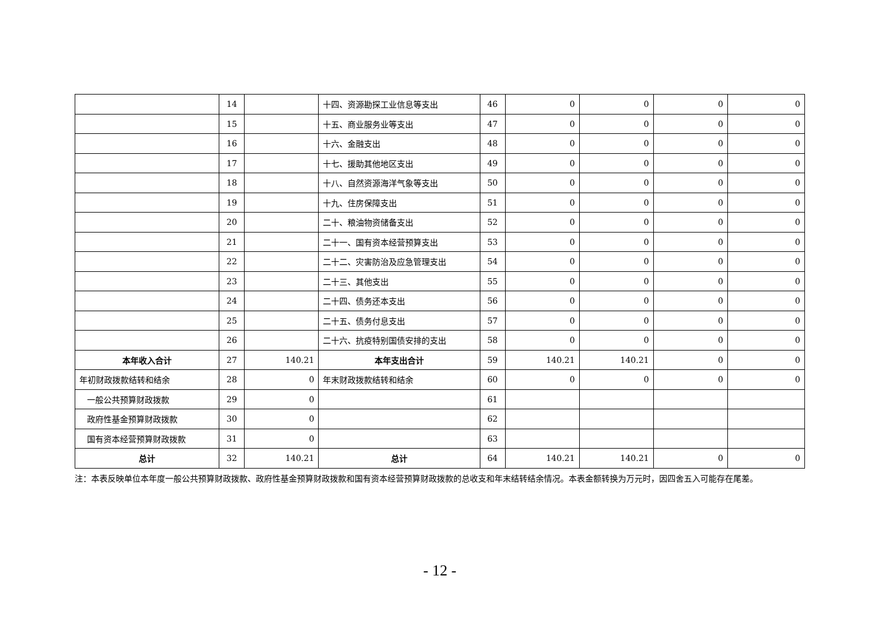| | 14 | | 十四、资源勘探工业信息等支出 | 46 | 0 | 0 | 0 | 0 |
| | 15 | | 十五、商业服务业等支出 | 47 | 0 | 0 | 0 | 0 |
| | 16 | | 十六、金融支出 | 48 | 0 | 0 | 0 | 0 |
| | 17 | | 十七、援助其他地区支出 | 49 | 0 | 0 | 0 | 0 |
| | 18 | | 十八、自然资源海洋气象等支出 | 50 | 0 | 0 | 0 | 0 |
| | 19 | | 十九、住房保障支出 | 51 | 0 | 0 | 0 | 0 |
| | 20 | | 二十、粮油物资储备支出 | 52 | 0 | 0 | 0 | 0 |
| | 21 | | 二十一、国有资本经营预算支出 | 53 | 0 | 0 | 0 | 0 |
| | 22 | | 二十二、灾害防治及应急管理支出 | 54 | 0 | 0 | 0 | 0 |
| | 23 | | 二十三、其他支出 | 55 | 0 | 0 | 0 | 0 |
| | 24 | | 二十四、债务还本支出 | 56 | 0 | 0 | 0 | 0 |
| | 25 | | 二十五、债务付息支出 | 57 | 0 | 0 | 0 | 0 |
| | 26 | | 二十六、抗疫特别国债安排的支出 | 58 | 0 | 0 | 0 | 0 |
| 本年收入合计 | 27 | 140.21 | 本年支出合计 | 59 | 140.21 | 140.21 | 0 | 0 |
| 年初财政拨款结转和结余 | 28 | 0 | 年末财政拨款结转和结余 | 60 | 0 | 0 | 0 | 0 |
| 一般公共预算财政拨款 | 29 | 0 | | 61 | | | | |
| 政府性基金预算财政拨款 | 30 | 0 | | 62 | | | | |
| 国有资本经营预算财政拨款 | 31 | 0 | | 63 | | | | |
| 总计 | 32 | 140.21 | 总计 | 64 | 140.21 | 140.21 | 0 | 0 |
注：本表反映单位本年度一般公共预算财政拨款、政府性基金预算财政拨款和国有资本经营预算财政拨款的总收支和年末结转结余情况。本表金额转换为万元时，因四舍五入可能存在尾差。
- 12 -